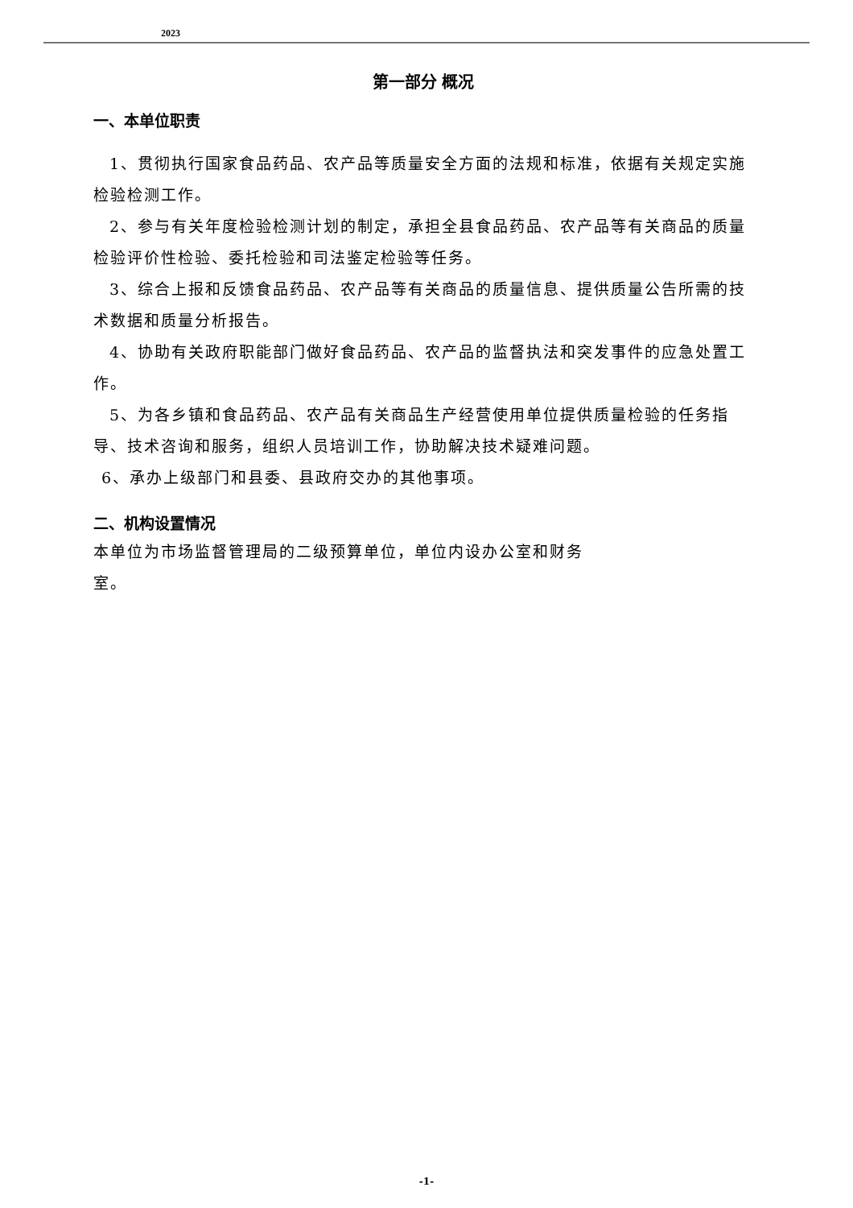2023
第一部分 概况
一、本单位职责
1、贯彻执行国家食品药品、农产品等质量安全方面的法规和标准，依据有关规定实施检验检测工作。
2、参与有关年度检验检测计划的制定，承担全县食品药品、农产品等有关商品的质量检验评价性检验、委托检验和司法鉴定检验等任务。
3、综合上报和反馈食品药品、农产品等有关商品的质量信息、提供质量公告所需的技术数据和质量分析报告。
4、协助有关政府职能部门做好食品药品、农产品的监督执法和突发事件的应急处置工作。
5、为各乡镇和食品药品、农产品有关商品生产经营使用单位提供质量检验的任务指导、技术咨询和服务，组织人员培训工作，协助解决技术疑难问题。
6、承办上级部门和县委、县政府交办的其他事项。
二、机构设置情况
本单位为市场监督管理局的二级预算单位，单位内设办公室和财务室。
-1-